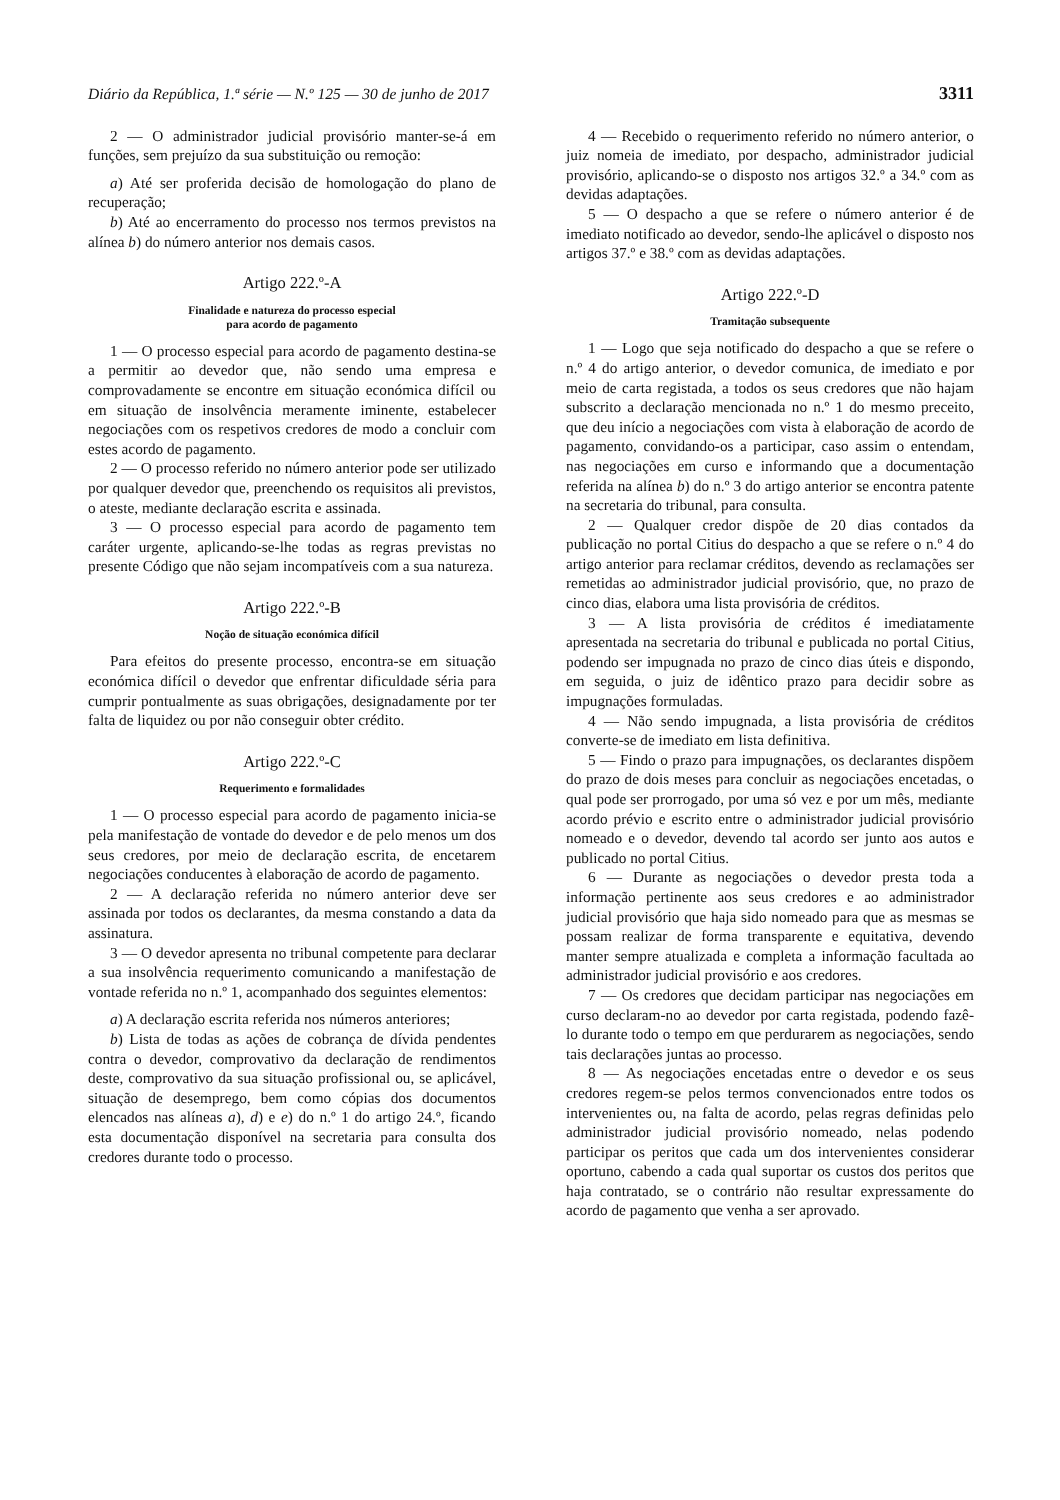Diário da República, 1.ª série — N.º 125 — 30 de junho de 2017 3311
2 — O administrador judicial provisório manter-se-á em funções, sem prejuízo da sua substituição ou remoção:
a) Até ser proferida decisão de homologação do plano de recuperação;
b) Até ao encerramento do processo nos termos previstos na alínea b) do número anterior nos demais casos.
Artigo 222.º-A
Finalidade e natureza do processo especial
para acordo de pagamento
1 — O processo especial para acordo de pagamento destina-se a permitir ao devedor que, não sendo uma empresa e comprovadamente se encontre em situação económica difícil ou em situação de insolvência meramente iminente, estabelecer negociações com os respetivos credores de modo a concluir com estes acordo de pagamento.
2 — O processo referido no número anterior pode ser utilizado por qualquer devedor que, preenchendo os requisitos ali previstos, o ateste, mediante declaração escrita e assinada.
3 — O processo especial para acordo de pagamento tem caráter urgente, aplicando-se-lhe todas as regras previstas no presente Código que não sejam incompatíveis com a sua natureza.
Artigo 222.º-B
Noção de situação económica difícil
Para efeitos do presente processo, encontra-se em situação económica difícil o devedor que enfrentar dificuldade séria para cumprir pontualmente as suas obrigações, designadamente por ter falta de liquidez ou por não conseguir obter crédito.
Artigo 222.º-C
Requerimento e formalidades
1 — O processo especial para acordo de pagamento inicia-se pela manifestação de vontade do devedor e de pelo menos um dos seus credores, por meio de declaração escrita, de encetarem negociações conducentes à elaboração de acordo de pagamento.
2 — A declaração referida no número anterior deve ser assinada por todos os declarantes, da mesma constando a data da assinatura.
3 — O devedor apresenta no tribunal competente para declarar a sua insolvência requerimento comunicando a manifestação de vontade referida no n.º 1, acompanhado dos seguintes elementos:
a) A declaração escrita referida nos números anteriores;
b) Lista de todas as ações de cobrança de dívida pendentes contra o devedor, comprovativo da declaração de rendimentos deste, comprovativo da sua situação profissional ou, se aplicável, situação de desemprego, bem como cópias dos documentos elencados nas alíneas a), d) e e) do n.º 1 do artigo 24.º, ficando esta documentação disponível na secretaria para consulta dos credores durante todo o processo.
4 — Recebido o requerimento referido no número anterior, o juiz nomeia de imediato, por despacho, administrador judicial provisório, aplicando-se o disposto nos artigos 32.º a 34.º com as devidas adaptações.
5 — O despacho a que se refere o número anterior é de imediato notificado ao devedor, sendo-lhe aplicável o disposto nos artigos 37.º e 38.º com as devidas adaptações.
Artigo 222.º-D
Tramitação subsequente
1 — Logo que seja notificado do despacho a que se refere o n.º 4 do artigo anterior, o devedor comunica, de imediato e por meio de carta registada, a todos os seus credores que não hajam subscrito a declaração mencionada no n.º 1 do mesmo preceito, que deu início a negociações com vista à elaboração de acordo de pagamento, convidando-os a participar, caso assim o entendam, nas negociações em curso e informando que a documentação referida na alínea b) do n.º 3 do artigo anterior se encontra patente na secretaria do tribunal, para consulta.
2 — Qualquer credor dispõe de 20 dias contados da publicação no portal Citius do despacho a que se refere o n.º 4 do artigo anterior para reclamar créditos, devendo as reclamações ser remetidas ao administrador judicial provisório, que, no prazo de cinco dias, elabora uma lista provisória de créditos.
3 — A lista provisória de créditos é imediatamente apresentada na secretaria do tribunal e publicada no portal Citius, podendo ser impugnada no prazo de cinco dias úteis e dispondo, em seguida, o juiz de idêntico prazo para decidir sobre as impugnações formuladas.
4 — Não sendo impugnada, a lista provisória de créditos converte-se de imediato em lista definitiva.
5 — Findo o prazo para impugnações, os declarantes dispõem do prazo de dois meses para concluir as negociações encetadas, o qual pode ser prorrogado, por uma só vez e por um mês, mediante acordo prévio e escrito entre o administrador judicial provisório nomeado e o devedor, devendo tal acordo ser junto aos autos e publicado no portal Citius.
6 — Durante as negociações o devedor presta toda a informação pertinente aos seus credores e ao administrador judicial provisório que haja sido nomeado para que as mesmas se possam realizar de forma transparente e equitativa, devendo manter sempre atualizada e completa a informação facultada ao administrador judicial provisório e aos credores.
7 — Os credores que decidam participar nas negociações em curso declaram-no ao devedor por carta registada, podendo fazê-lo durante todo o tempo em que perdurarem as negociações, sendo tais declarações juntas ao processo.
8 — As negociações encetadas entre o devedor e os seus credores regem-se pelos termos convencionados entre todos os intervenientes ou, na falta de acordo, pelas regras definidas pelo administrador judicial provisório nomeado, nelas podendo participar os peritos que cada um dos intervenientes considerar oportuno, cabendo a cada qual suportar os custos dos peritos que haja contratado, se o contrário não resultar expressamente do acordo de pagamento que venha a ser aprovado.